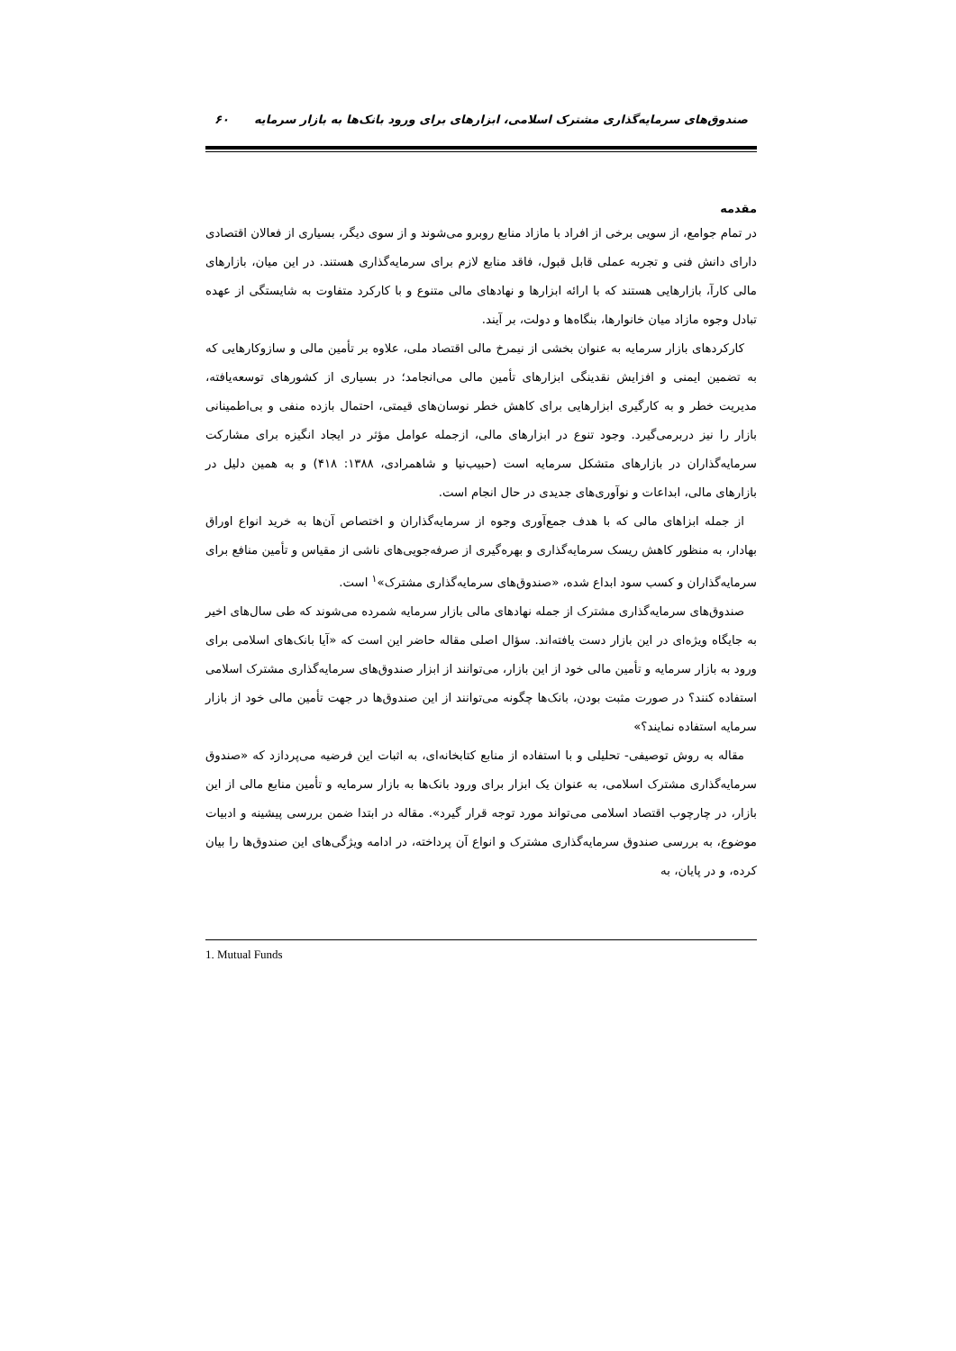صندوق‌های سرمایه‌گذاری مشترک اسلامی، ابزارهای برای ورود بانک‌ها به بازار سرمایه ۶۰
مقدمه
در تمام جوامع، از سویی برخی از افراد با مازاد منابع روبرو می‌شوند و از سوی دیگر، بسیاری از فعالان اقتصادی دارای دانش فنی و تجربه عملی قابل قبول، فاقد منابع لازم برای سرمایه‌گذاری هستند. در این میان، بازارهای مالی کارآ، بازارهایی هستند که با ارائه ابزارها و نهادهای مالی متنوع و با کارکرد متفاوت به شایستگی از عهده تبادل وجوه مازاد میان خانوارها، بنگاه‌ها و دولت، بر آیند.
کارکردهای بازار سرمایه به عنوان بخشی از نیمرخ مالی اقتصاد ملی، علاوه بر تأمین مالی و سازوکارهایی که به تضمین ایمنی و افزایش نقدینگی ابزارهای تأمین مالی می‌انجامد؛ در بسیاری از کشورهای توسعه‌یافته، مدیریت خطر و به کارگیری ابزارهایی برای کاهش خطر نوسان‌های قیمتی، احتمال بازده منفی و بی‌اطمینانی بازار را نیز دربرمی‌گیرد. وجود تنوع در ابزارهای مالی، ازجمله عوامل مؤثر در ایجاد انگیزه برای مشارکت سرمایه‌گذاران در بازارهای متشکل سرمایه است (حبیب‌نیا و شاهمرادی، ۱۳۸۸: ۴۱۸) و به همین دلیل در بازارهای مالی، ابداعات و نوآوری‌های جدیدی در حال انجام است.
از جمله ابزاهای مالی که با هدف جمع‌آوری وجوه از سرمایه‌گذاران و اختصاص آن‌ها به خرید انواع اوراق بهادار، به منظور کاهش ریسک سرمایه‌گذاری و بهره‌گیری از صرفه‌جویی‌های ناشی از مقیاس و تأمین منافع برای سرمایه‌گذاران و کسب سود ابداع شده، «صندوق‌های سرمایه‌گذاری مشترک»<sup>۱</sup> است.
صندوق‌های سرمایه‌گذاری مشترک از جمله نهادهای مالی بازار سرمایه شمرده می‌شوند که طی سال‌های اخیر به جایگاه ویژه‌ای در این بازار دست یافته‌اند. سؤال اصلی مقاله حاضر این است که «آیا بانک‌های اسلامی برای ورود به بازار سرمایه و تأمین مالی خود از این بازار، می‌توانند از ابزار صندوق‌های سرمایه‌گذاری مشترک اسلامی استفاده کنند؟ در صورت مثبت بودن، بانک‌ها چگونه می‌توانند از این صندوق‌ها در جهت تأمین مالی خود از بازار سرمایه استفاده نمایند؟»
مقاله به روش توصیفی- تحلیلی و با استفاده از منابع کتابخانه‌ای، به اثبات این فرضیه می‌پردازد که «صندوق سرمایه‌گذاری مشترک اسلامی، به عنوان یک ابزار برای ورود بانک‌ها به بازار سرمایه و تأمین منابع مالی از این بازار، در چارچوب اقتصاد اسلامی می‌تواند مورد توجه قرار گیرد». مقاله در ابتدا ضمن بررسی پیشینه و ادبیات موضوع، به بررسی صندوق سرمایه‌گذاری مشترک و انواع آن پرداخته، در ادامه ویژگی‌های این صندوق‌ها را بیان کرده، و در پایان، به
1. Mutual Funds